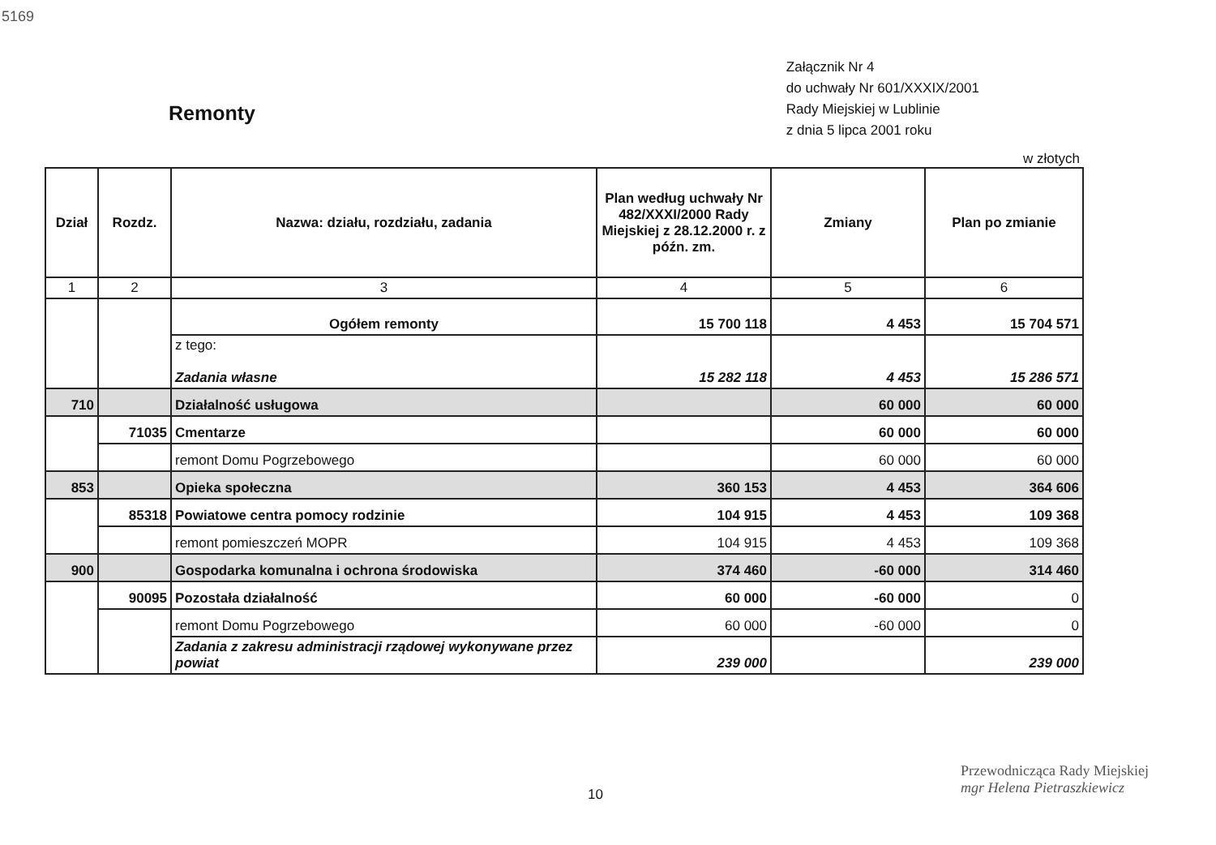5169
Remonty
Załącznik Nr 4
do uchwały Nr 601/XXXIX/2001
Rady Miejskiej w Lublinie
z dnia 5 lipca 2001 roku
w złotych
| Dział | Rozdz. | Nazwa: działu, rozdziału, zadania | Plan według uchwały Nr 482/XXXI/2000 Rady Miejskiej z 28.12.2000 r. z późn. zm. | Zmiany | Plan po zmianie |
| --- | --- | --- | --- | --- | --- |
| 1 | 2 | 3 | 4 | 5 | 6 |
| | | Ogółem remonty | 15 700 118 | 4 453 | 15 704 571 |
| | | z tego: Zadania własne | 15 282 118 | 4 453 | 15 286 571 |
| 710 | | Działalność usługowa | | 60 000 | 60 000 |
| | 71035 | Cmentarze | | 60 000 | 60 000 |
| | | remont Domu Pogrzebowego | | 60 000 | 60 000 |
| 853 | | Opieka społeczna | 360 153 | 4 453 | 364 606 |
| | 85318 | Powiatowe centra pomocy rodzinie | 104 915 | 4 453 | 109 368 |
| | | remont pomieszczeń MOPR | 104 915 | 4 453 | 109 368 |
| 900 | | Gospodarka komunalna i ochrona środowiska | 374 460 | -60 000 | 314 460 |
| | 90095 | Pozostała działalność | 60 000 | -60 000 | 0 |
| | | remont Domu Pogrzebowego | 60 000 | -60 000 | 0 |
| | | Zadania z zakresu administracji rządowej wykonywane przez powiat | 239 000 | | 239 000 |
10
Przewodnicząca Rady Miejskiej
mgr Helena Pietraszkiewicz